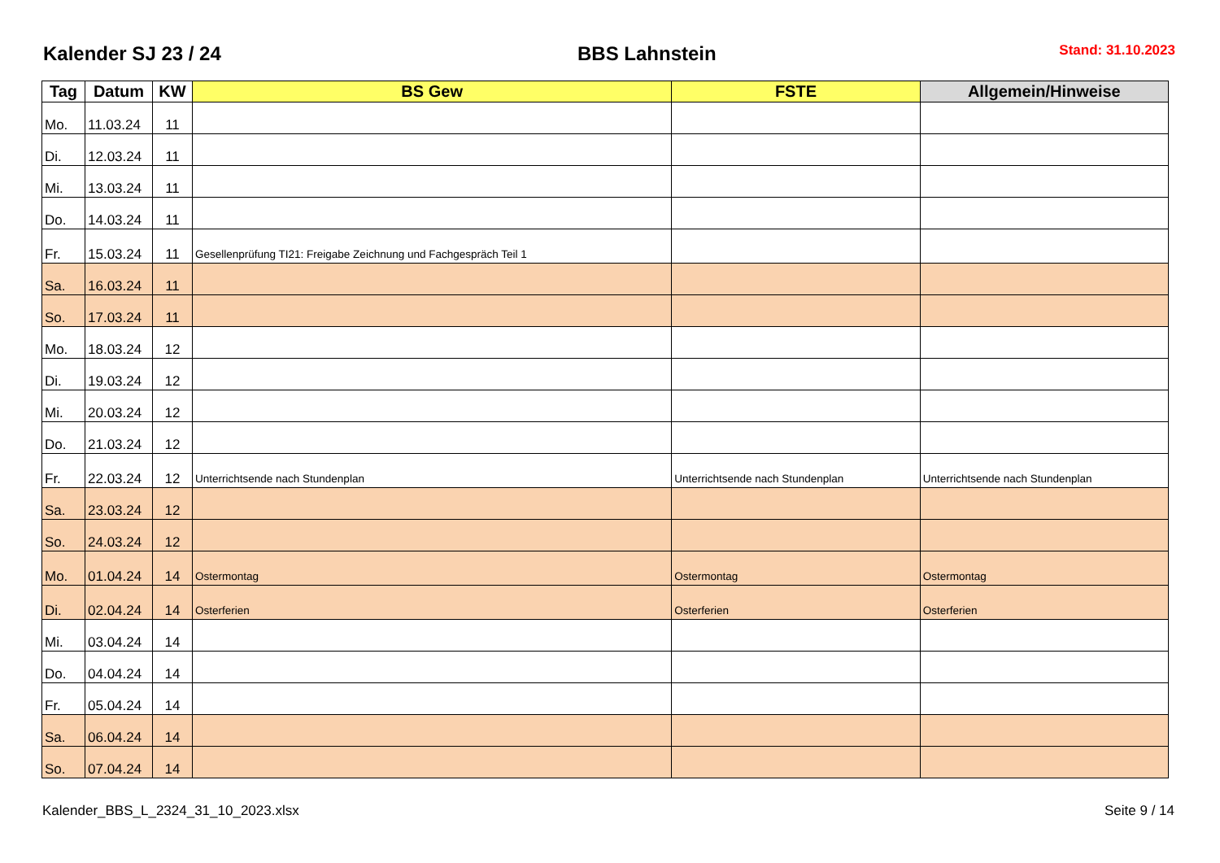Kalender SJ 23 / 24
BBS Lahnstein
Stand: 31.10.2023
| Tag | Datum | KW | BS Gew | FSTE | Allgemein/Hinweise |
| --- | --- | --- | --- | --- | --- |
| Mo. | 11.03.24 | 11 | | | |
| Di. | 12.03.24 | 11 | | | |
| Mi. | 13.03.24 | 11 | | | |
| Do. | 14.03.24 | 11 | | | |
| Fr. | 15.03.24 | 11 | Gesellenprüfung TI21: Freigabe Zeichnung und Fachgespräch Teil 1 | | |
| Sa. | 16.03.24 | 11 | | | |
| So. | 17.03.24 | 11 | | | |
| Mo. | 18.03.24 | 12 | | | |
| Di. | 19.03.24 | 12 | | | |
| Mi. | 20.03.24 | 12 | | | |
| Do. | 21.03.24 | 12 | | | |
| Fr. | 22.03.24 | 12 | Unterrichtsende nach Stundenplan | Unterrichtsende nach Stundenplan | Unterrichtsende nach Stundenplan |
| Sa. | 23.03.24 | 12 | | | |
| So. | 24.03.24 | 12 | | | |
| Mo. | 01.04.24 | 14 | Ostermontag | Ostermontag | Ostermontag |
| Di. | 02.04.24 | 14 | Osterferien | Osterferien | Osterferien |
| Mi. | 03.04.24 | 14 | | | |
| Do. | 04.04.24 | 14 | | | |
| Fr. | 05.04.24 | 14 | | | |
| Sa. | 06.04.24 | 14 | | | |
| So. | 07.04.24 | 14 | | | |
Kalender_BBS_L_2324_31_10_2023.xlsx Seite 9 / 14